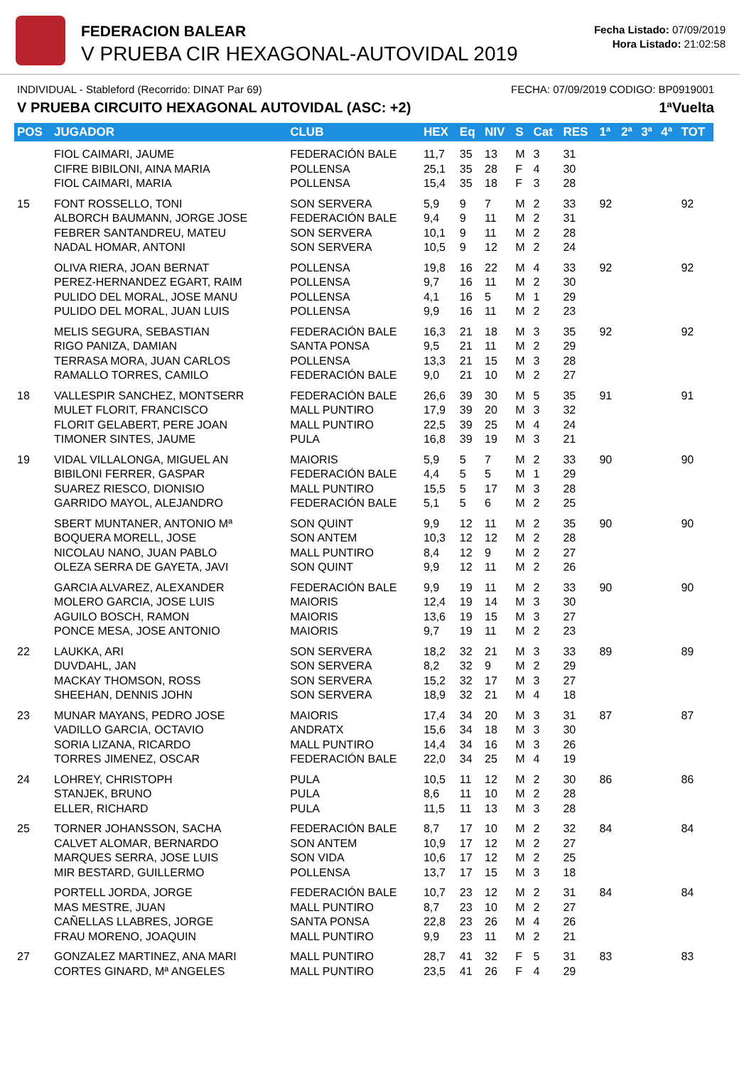FEDERACION BALEAR
V PRUEBA CIR HEXAGONAL-AUTOVIDAL 2019
Fecha Listado: 07/09/2019
Hora Listado: 21:02:58
INDIVIDUAL - Stableford (Recorrido: DINAT Par 69) FECHA: 07/09/2019 CODIGO: BP0919001
V PRUEBA CIRCUITO HEXAGONAL AUTOVIDAL (ASC: +2) 1ªVuelta
| POS | JUGADOR | CLUB | HEX | Eq | NIV | S | Cat | RES | 1ª | 2ª | 3ª | 4ª | TOT |
| --- | --- | --- | --- | --- | --- | --- | --- | --- | --- | --- | --- | --- | --- |
| | FIOL CAIMARI, JAUME CIFRE BIBILONI, AINA MARIA FIOL CAIMARI, MARIA | FEDERACIÓN BALE POLLENSA POLLENSA | 11,7 25,1 15,4 | 35 35 35 | 13 28 18 | M F F | 3 4 3 | 31 30 28 | | | | | |
| 15 | FONT ROSSELLO, TONI ALBORCH BAUMANN, JORGE JOSE FEBRER SANTANDREU, MATEU NADAL HOMAR, ANTONI | SON SERVERA FEDERACIÓN BALE SON SERVERA SON SERVERA | 5,9 9,4 10,1 10,5 | 9 9 9 9 | 7 11 11 12 | M M M M | 2 2 2 2 | 33 31 28 24 | 92 | | | | 92 |
| | OLIVA RIERA, JOAN BERNAT PEREZ-HERNANDEZ EGART, RAIM PULIDO DEL MORAL, JOSE MANU PULIDO DEL MORAL, JUAN LUIS | POLLENSA POLLENSA POLLENSA POLLENSA | 19,8 9,7 4,1 9,9 | 16 16 16 16 | 22 11 5 11 | M M M M | 4 2 1 2 | 33 30 29 23 | 92 | | | | 92 |
| | MELIS SEGURA, SEBASTIAN RIGO PANIZA, DAMIAN TERRASA MORA, JUAN CARLOS RAMALLO TORRES, CAMILO | FEDERACIÓN BALE SANTA PONSA POLLENSA FEDERACIÓN BALE | 16,3 9,5 13,3 9,0 | 21 21 21 21 | 18 11 15 10 | M M M M | 3 2 3 2 | 35 29 28 27 | 92 | | | | 92 |
| 18 | VALLESPIR SANCHEZ, MONTSERR MULET FLORIT, FRANCISCO FLORIT GELABERT, PERE JOAN TIMONER SINTES, JAUME | FEDERACIÓN BALE MALL PUNTIRO MALL PUNTIRO PULA | 26,6 17,9 22,5 16,8 | 39 39 39 39 | 30 20 25 19 | M M M M | 5 3 4 3 | 35 32 24 21 | 91 | | | | 91 |
| 19 | VIDAL VILLALONGA, MIGUEL AN BIBILONI FERRER, GASPAR SUAREZ RIESCO, DIONISIO GARRIDO MAYOL, ALEJANDRO | MAIORIS FEDERACIÓN BALE MALL PUNTIRO FEDERACIÓN BALE | 5,9 4,4 15,5 5,1 | 5 5 5 5 | 7 5 17 6 | M M M M | 2 1 3 2 | 33 29 28 25 | 90 | | | | 90 |
| | SBERT MUNTANER, ANTONIO Mª BOQUERA MORELL, JOSE NICOLAU NANO, JUAN PABLO OLEZA SERRA DE GAYETA, JAVI | SON QUINT SON ANTEM MALL PUNTIRO SON QUINT | 9,9 10,3 8,4 9,9 | 12 12 12 12 | 11 12 9 11 | M M M M | 2 2 2 2 | 35 28 27 26 | 90 | | | | 90 |
| | GARCIA ALVAREZ, ALEXANDER MOLERO GARCIA, JOSE LUIS AGUILO BOSCH, RAMON PONCE MESA, JOSE ANTONIO | FEDERACIÓN BALE MAIORIS MAIORIS MAIORIS | 9,9 12,4 13,6 9,7 | 19 19 19 19 | 11 14 15 11 | M M M M | 2 3 3 2 | 33 30 27 23 | 90 | | | | 90 |
| 22 | LAUKKA, ARI DUVDAHL, JAN MACKAY THOMSON, ROSS SHEEHAN, DENNIS JOHN | SON SERVERA SON SERVERA SON SERVERA SON SERVERA | 18,2 8,2 15,2 18,9 | 32 32 32 32 | 21 9 17 21 | M M M M | 3 2 3 4 | 33 29 27 18 | 89 | | | | 89 |
| 23 | MUNAR MAYANS, PEDRO JOSE VADILLO GARCIA, OCTAVIO SORIA LIZANA, RICARDO TORRES JIMENEZ, OSCAR | MAIORIS ANDRATX MALL PUNTIRO FEDERACIÓN BALE | 17,4 15,6 14,4 22,0 | 34 34 34 34 | 20 18 16 25 | M M M M | 3 3 3 4 | 31 30 26 19 | 87 | | | | 87 |
| 24 | LOHREY, CHRISTOPH STANJEK, BRUNO ELLER, RICHARD | PULA PULA PULA | 10,5 8,6 11,5 | 11 11 11 | 12 10 13 | M M M | 2 2 3 | 30 28 28 | 86 | | | | 86 |
| 25 | TORNER JOHANSSON, SACHA CALVET ALOMAR, BERNARDO MARQUES SERRA, JOSE LUIS MIR BESTARD, GUILLERMO | FEDERACIÓN BALE SON ANTEM SON VIDA POLLENSA | 8,7 10,9 10,6 13,7 | 17 17 17 17 | 10 12 12 15 | M M M M | 2 2 2 3 | 32 27 25 18 | 84 | | | | 84 |
| | PORTELL JORDA, JORGE MAS MESTRE, JUAN CAÑELLAS LLABRES, JORGE FRAU MORENO, JOAQUIN | FEDERACIÓN BALE MALL PUNTIRO SANTA PONSA MALL PUNTIRO | 10,7 8,7 22,8 9,9 | 23 23 23 23 | 12 10 26 11 | M M M M | 2 2 4 2 | 31 27 26 21 | 84 | | | | 84 |
| 27 | GONZALEZ MARTINEZ, ANA MARI CORTES GINARD, Mª ANGELES | MALL PUNTIRO MALL PUNTIRO | 28,7 23,5 | 41 41 | 32 26 | F F | 5 4 | 31 29 | 83 | | | | 83 |